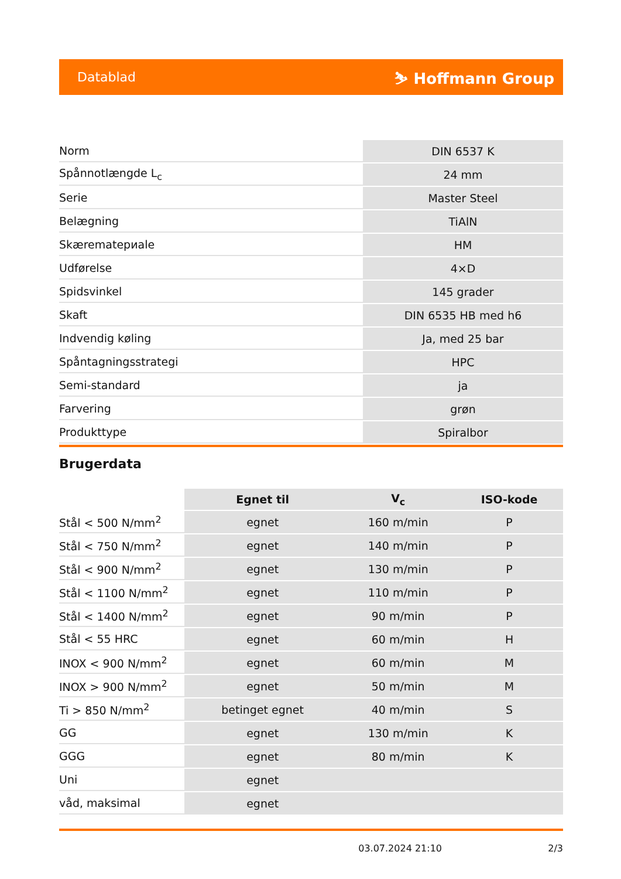Datablad ⛷ Hoffmann Group
| Norm | DIN 6537 K |
| Spånnotlængde L<sub>c</sub> | 24 mm |
| Serie | Master Steel |
| Belægning | TiAlN |
| Skærematериale | HM |
| Udførelse | 4×D |
| Spidsvinkel | 145 grader |
| Skaft | DIN 6535 HB med h6 |
| Indvendig køling | Ja, med 25 bar |
| Spåntagningsstrategi | HPC |
| Semi-standard | ja |
| Farvering | grøn |
| Produkttype | Spiralbor |
Brugerdata
| | Egnet til | V<sub>c</sub> | ISO-kode |
| --- | --- | --- | --- |
| Stål < 500 N/mm<sup>2</sup> | egnet | 160 m/min | P |
| Stål < 750 N/mm<sup>2</sup> | egnet | 140 m/min | P |
| Stål < 900 N/mm<sup>2</sup> | egnet | 130 m/min | P |
| Stål < 1100 N/mm<sup>2</sup> | egnet | 110 m/min | P |
| Stål < 1400 N/mm<sup>2</sup> | egnet | 90 m/min | P |
| Stål < 55 HRC | egnet | 60 m/min | H |
| INOX < 900 N/mm<sup>2</sup> | egnet | 60 m/min | M |
| INOX > 900 N/mm<sup>2</sup> | egnet | 50 m/min | M |
| Ti > 850 N/mm<sup>2</sup> | betinget egnet | 40 m/min | S |
| GG | egnet | 130 m/min | K |
| GGG | egnet | 80 m/min | K |
| Uni | egnet | | |
| våd, maksimal | egnet | | |
03.07.2024 21:10 2/3